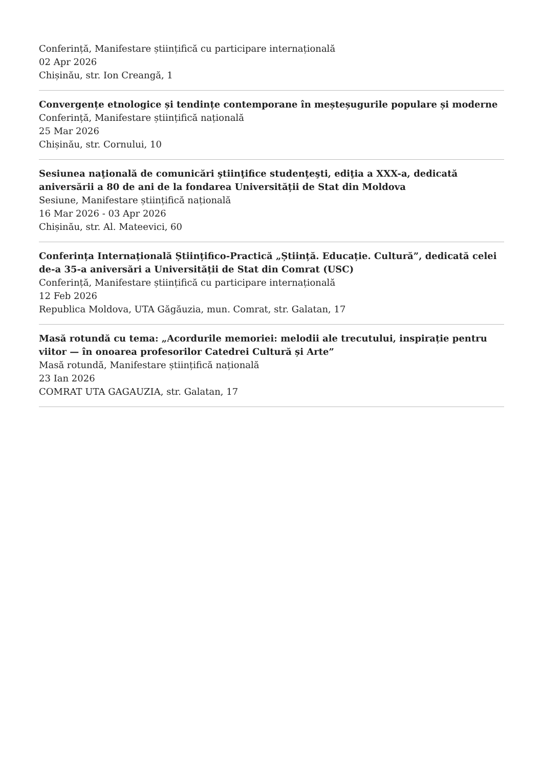Conferință, Manifestare științifică cu participare internațională
02 Apr 2026
Chișinău, str. Ion Creangă, 1
Convergențe etnologice și tendințe contemporane în meșteșugurile populare și moderne
Conferință, Manifestare științifică națională
25 Mar 2026
Chișinău, str. Cornului, 10
Sesiunea naţională de comunicări ştiinţifice studenţeşti, ediţia a XXX-a, dedicată aniversării a 80 de ani de la fondarea Universității de Stat din Moldova
Sesiune, Manifestare științifică națională
16 Mar 2026 - 03 Apr 2026
Chișinău, str. Al. Mateevici, 60
Conferința Internațională Științifico-Practică „Știință. Educație. Cultură”, dedicată celei de-a 35-a aniversări a Universității de Stat din Comrat (USC)
Conferință, Manifestare științifică cu participare internațională
12 Feb 2026
Republica Moldova, UTA Găgăuzia, mun. Comrat, str. Galatan, 17
Masă rotundă cu tema: „Acordurile memoriei: melodii ale trecutului, inspirație pentru viitor — în onoarea profesorilor Catedrei Cultură și Arte”
Masă rotundă, Manifestare științifică națională
23 Ian 2026
COMRAT UTA GAGAUZIA, str. Galatan, 17